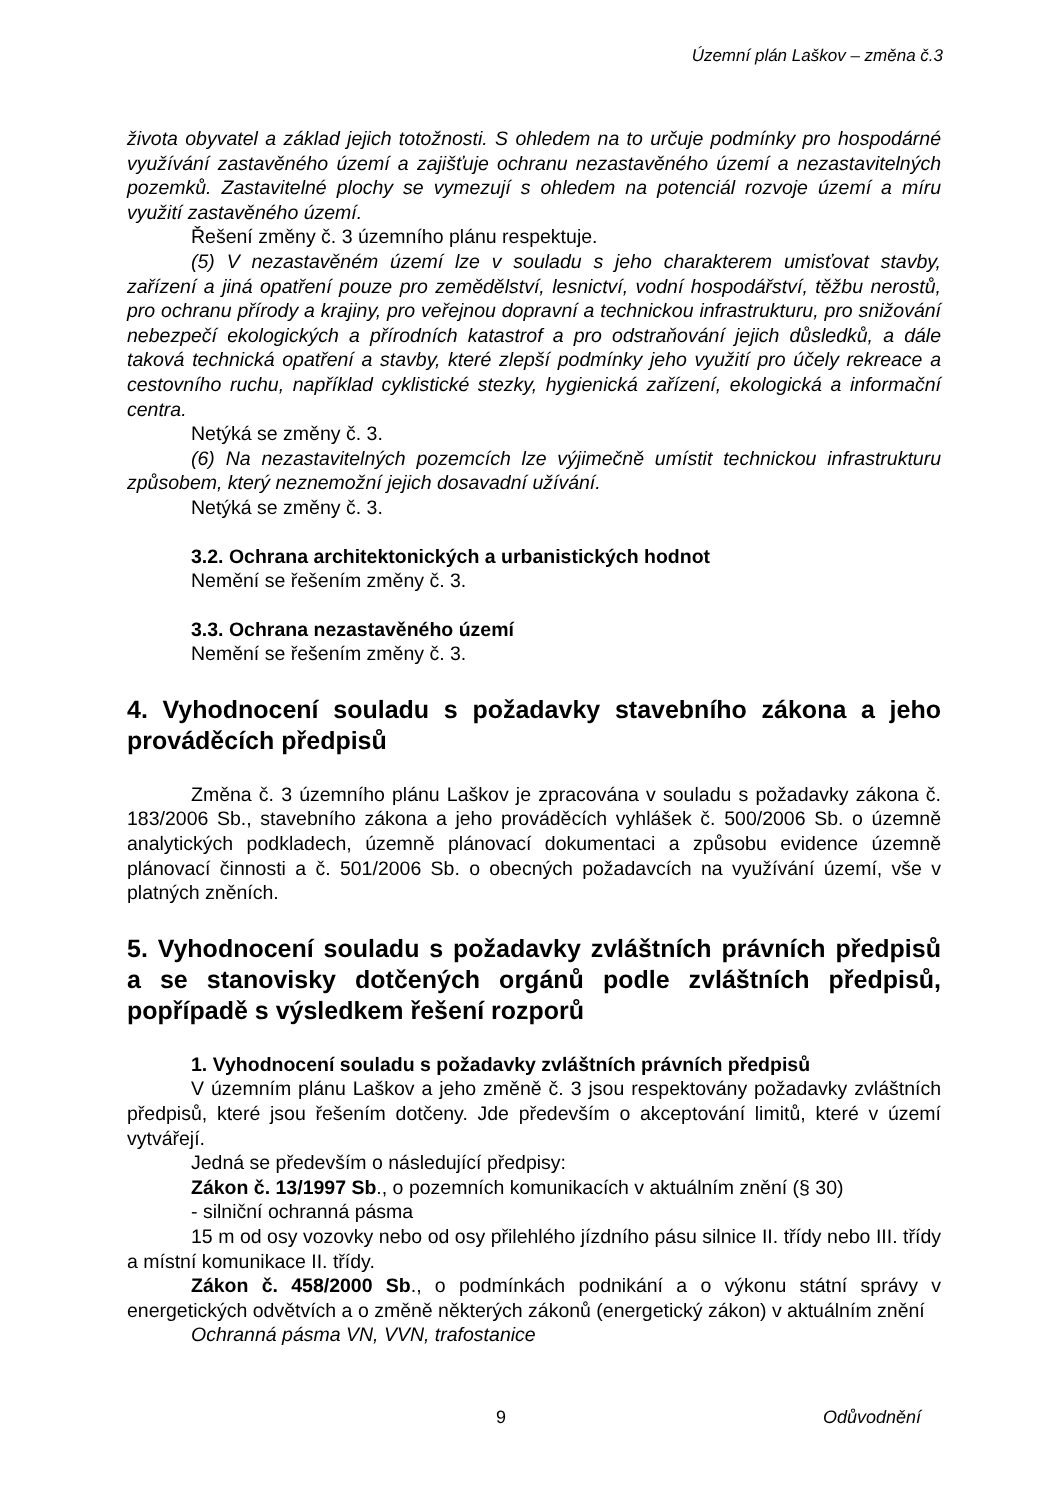Územní plán Laškov – změna č.3
života obyvatel a základ jejich totožnosti. S ohledem na to určuje podmínky pro hospodárné využívání zastavěného území a zajišťuje ochranu nezastavěného území a nezastavitelných pozemků. Zastavitelné plochy se vymezují s ohledem na potenciál rozvoje území a míru využití zastavěného území.
Řešení změny č. 3 územního plánu respektuje.
(5) V nezastavěném území lze v souladu s jeho charakterem umisťovat stavby, zařízení a jiná opatření pouze pro zemědělství, lesnictví, vodní hospodářství, těžbu nerostů, pro ochranu přírody a krajiny, pro veřejnou dopravní a technickou infrastrukturu, pro snižování nebezpečí ekologických a přírodních katastrof a pro odstraňování jejich důsledků, a dále taková technická opatření a stavby, které zlepší podmínky jeho využití pro účely rekreace a cestovního ruchu, například cyklistické stezky, hygienická zařízení, ekologická a informační centra.
Netýká se změny č. 3.
(6) Na nezastavitelných pozemcích lze výjimečně umístit technickou infrastrukturu způsobem, který neznemožní jejich dosavadní užívání.
Netýká se změny č. 3.
3.2. Ochrana architektonických a urbanistických hodnot
Nemění se řešením změny č. 3.
3.3. Ochrana nezastavěného území
Nemění se řešením změny č. 3.
4. Vyhodnocení souladu s požadavky stavebního zákona a jeho prováděcích předpisů
Změna č. 3 územního plánu Laškov je zpracována v souladu s požadavky zákona č. 183/2006 Sb., stavebního zákona a jeho prováděcích vyhlášek č. 500/2006 Sb. o územně analytických podkladech, územně plánovací dokumentaci a způsobu evidence územně plánovací činnosti a č. 501/2006 Sb. o obecných požadavcích na využívání území, vše v platných zněních.
5. Vyhodnocení souladu s požadavky zvláštních právních předpisů a se stanovisky dotčených orgánů podle zvláštních předpisů, popřípadě s výsledkem řešení rozporů
1. Vyhodnocení souladu s požadavky zvláštních právních předpisů
V územním plánu Laškov a jeho změně č. 3 jsou respektovány požadavky zvláštních předpisů, které jsou řešením dotčeny. Jde především o akceptování limitů, které v území vytvářejí.
Jedná se především o následující předpisy:
Zákon č. 13/1997 Sb., o pozemních komunikacích v aktuálním znění (§ 30)
- silniční ochranná pásma
15 m od osy vozovky nebo od osy přilehlého jízdního pásu silnice II. třídy nebo III. třídy a místní komunikace II. třídy.
Zákon č. 458/2000 Sb., o podmínkách podnikání a o výkonu státní správy v energetických odvětvích a o změně některých zákonů (energetický zákon) v aktuálním znění
Ochranná pásma VN, VVN, trafostanice
9 Odůvodnění